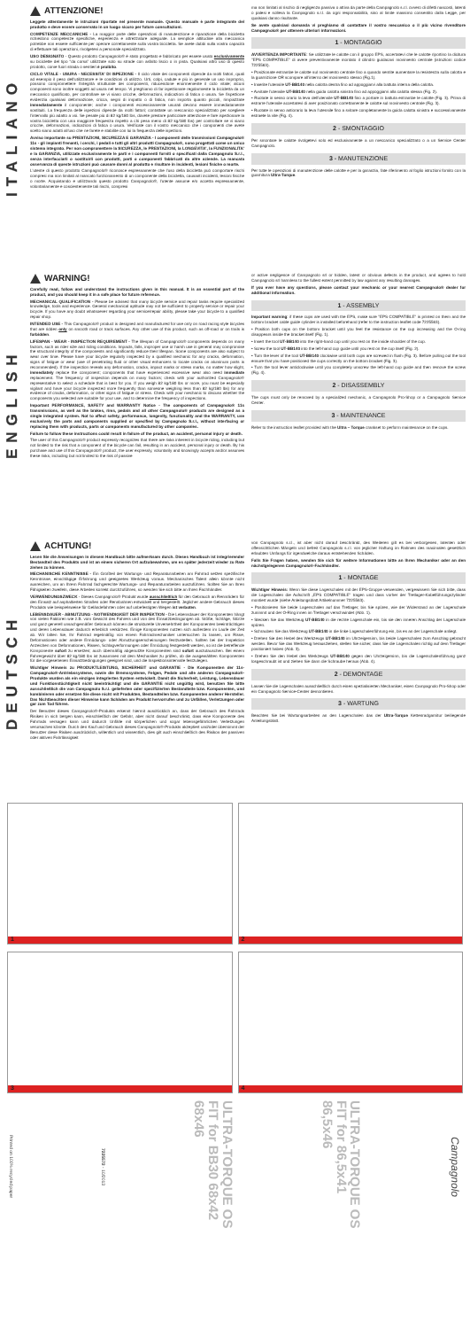ITALIANO
ATTENZIONE!
Leggete attentamente le istruzioni riportate nel presente manuale. Questo manuale è parte integrante del prodotto e deve essere conservato in un luogo sicuro per future consultazioni.
COMPETENZE MECCANICHE - La maggior parte delle operazioni di manutenzione e riparazione della bicicletta richiedono competenze specifiche, esperienza e attrezzature adeguate. La semplice attitudine alla meccanica potrebbe non essere sufficiente per operare correttamente sulla vostra bicicletta. Se avete dubbi sulla vostra capacità di effettuare tali operazioni, rivolgetevi a personale specializzato.
USO DESIGNATO - Questo prodotto Campagnolo® è stato progettato e fabbricato per essere usato esclusivamente su biciclette del tipo "da corsa" utilizzate solo su strade con asfalto liscio o in pista. Qualsiasi altro uso di questo prodotto, come fuori strada o sentieri è proibito.
CICLO VITALE - USURA - NECESSITA' DI ISPEZIONE - Il ciclo vitale dei componenti dipende da molti fattori, quali ad esempio il peso dell'utilizzatore e le condizioni di utilizzo. Urti, colpi, cadute e più in generale un uso improprio, possono compromettere l'integrità strutturale dei componenti, riducendone enormemente il ciclo vitale; alcuni componenti sono inoltre soggetti ad usura nel tempo. Vi preghiamo di far ispezionare regolarmente la bicicletta da un meccanico qualificato, per controllare se vi siano cricche, deformazioni, indicazioni di fatica o usura. Se l'ispezione evidenzia qualsiasi deformazione, cricca, segni di impatto o di fatica, non importa quanto piccoli, rimpiazzate immediatamente il componente; anche i componenti eccessivamente usurati devono essere immediatamente sostituiti. La frequenza delle ispezioni dipende da molti fattori; contattate un meccanico specializzato per scegliere l'intervallo più adatto a voi. Se pesate più di 82 kg/180 lbs, dovete prestare particolare attenzione e fare ispezionare la vostra bicicletta con una maggiore frequenza rispetto a chi pesa meno di 82 kg/180 lbs) per controllare se vi siano cricche, deformazioni, indicazioni di fatica o usura. Verificate con il vostro meccanico che i componenti che avete scelto siano adatti all'uso che ne farete e stabilite con lui la frequenza delle ispezioni.
Avviso importante su PRESTAZIONI, SICUREZZA E GARANZIA - I componenti delle trasmissioni Campagnolo® 11s - gli impianti frenanti, i cerchi, i pedali e tutti gli altri prodotti Campagnolo®, sono progettati come un unico sistema integrato. Per non compromettere la SICUREZZA, le PRESTAZIONI, la LONGEVITA', la FUNZIONALITA' e la GARANZIA, utilizzate esclusivamente le parti e i componenti forniti o specificati dalla Campagnolo S.r.l., senza interfacciarli o sostituirli con prodotti, parti o componenti fabbricati da altre aziende. La mancata osservanza di queste istruzioni può causare danni al prodotto e risultare in incidenti, lesioni fisiche o morte.
L'utente di questo prodotto Campagnolo® riconosce espressamente che l'uso della bicicletta può comportare rischi compresi ma non limitati al mancato funzionamento di un componente della bicicletta, causanti incidenti, lesioni fisiche o morte. Acquistando e utilizzando questo prodotto Campagnolo®, l'utente assume e/o accetta espressamente, volontariamente e coscientemente tali rischi, compresi
ma non limitati al rischio di negligenza passiva o attiva da parte della Campagnolo s.r.l. ovvero di difetti nascosti, latenti o palesi e solleva la Campagnolo s.r.l. da ogni responsabilità, sino al limite massimo consentito dalla Legge, per qualsiasi danno risultante.
Se avete qualsiasi domanda vi preghiamo di contattare il vostro meccanico o il più vicino rivenditore Campagnolo® per ottenere ulteriori informazioni.
1 - MONTAGGIO
AVVERTENZA IMPORTANTE: Se utilizzate le calotte con il gruppo EPS, accertatevi che le calotte riportino la dicitura "EPS COMPATIBLE" di avere preventivamente montato il cilindro guidacavi movimento centrale (istruzioni codice 7225563).
• Posizionate entrambe le calotte sul movimento centrale fino a quando sentite aumentare la resistenza sulla calotta e la guarnizione OR scompare all'interno del movimento stesso (Fig.1).
• Inserite l'utensile UT-BB140 nella calotta destra fino ad appoggiarvi alla battuta interna della calotta.
• Avvitate l'utensile UT-BB140 nella guida calotta sinistra fino ad appoggiarvi alla calotta stessa (Fig. 2).
• Ruotate in senso orario la leva dell'utensile UT-BB140 fino a portare in battuta entrambe le calotte (Fig. 3). Prima di estrarre l'utensile accertatevi di aver posizionato correttamente le calotte sul movimento centrale (Fig. 3).
• Ruotate in senso antiorario la leva l'utensile fino a svitare completamente la guida calotta sinistra e successivamente estraete la vite (Fig. 4).
2 - SMONTAGGIO
Per smontare le calotte rivolgetevi solo ed esclusivamente a un meccanico specializzato o a un Service Center Campagnolo.
3 - MANUTENZIONE
Per tutte le operazioni di manutenzione delle calotte e per la garanzia, fate riferimento al foglio istruzioni fornito con la guarnitura Ultra-Torque.
ENGLISH
WARNING!
Carefully read, follow and understand the instructions given in this manual. It is an essential part of the product, and you should keep it in a safe place for future reference.
MECHANICAL QUALIFICATION - Please be advised that many bicycle service and repair tasks require specialized knowledge, tools and experience. General mechanical aptitude may not be sufficient to properly service or repair your bicycle. If you have any doubt whatsoever regarding your service/repair ability, please take your bicycle to a qualified repair shop.
INTENDED USE - This Campagnolo® product is designed and manufactured for use only on road racing style bicycles that are ridden only on smooth road or track surfaces. Any other use of this product, such as off-road or on trails is forbidden.
LIFESPAN - WEAR - INSPECTION REQUIREMENT - The lifespan of Campagnolo® components depends on many factors, such as rider size and riding conditions. Impacts, falls, improper use or harsh use in general may compromise the structural integrity of the components and significantly reduce their lifespan. Some components are also subject to wear over time. Please have your bicycle regularly inspected by a qualified mechanic for any cracks, deformation, signs of fatigue or wear (use of penetrating fluid or other visual enhancers to locate cracks on aluminum parts is recommended). If the inspection reveals any deformation, cracks, impact marks or stress marks, no matter how slight, immediately replace the component; components that have experienced excessive wear also need immediate replacement. The frequency of inspection depends on many factors; check with your authorized Campagnolo® representative to select a schedule that is best for you. If you weigh 82 kg/180 lbs or more, you must be especially vigilant and have your bicycle inspected more frequently than someone weighing less than 82 kg/180 lbs) for any evidence of cracks, deformation, or other signs of fatigue or stress. Check with your mechanic to discuss whether the components you selected are suitable for your use, and to determine the frequency of inspections.
Important PERFORMANCE, SAFETY and WARRANTY Notice - The components of Campagnolo® 11s transmissions, as well as the brakes, rims, pedals and all other Campagnolo® products are designed as a single integrated system. Not to affect safety, performance, longevity, functionality and the WARRANTY, use exclusively the parts and components supplied or specified by Campagnolo S.r.l., without interfacing or replacing them with products, parts or components manufactured by other companies.
Failure to follow these instructions could result in failure of the product, an accident, personal injury or death.
The user of this Campagnolo® product expressly recognizes that there are risks inherent in bicycle riding, including but not limited to the risk that a component of the bicycle can fail, resulting in an accident, personal injury or death. By his purchase and use of this Campagnolo® product, the user expressly, voluntarily and knowingly accepts and/or assumes these risks, including but not limited to the risk of passive
or active negligence of Campagnolo srl or hidden, latent or obvious defects in the product, and agrees to hold Campagnolo srl harmless to the fullest extent permitted by law against any resulting damages.
If you ever have any questions, please contact your mechanic or your nearest Campagnolo® dealer for additional information.
1 - ASSEMBLY
Important warning: if these cups are used with the EPS, make sure "EPS COMPATIBLE" is printed on them and the bottom bracket cable guide cylinder is installed beforehand (refer to the instruction leaflet code 7225563).
• Position both cups on the bottom bracket until you feel the resistance on the cup increasing and the O-ring disappears inside the bracket itself (Fig. 1).
• Insert the tool UT-BB140 into the right-hand cup until you rest on the inside shoulder of the cup.
• Screw the tool UT-BB140 into the left-hand cup guide until you rest on the cup itself (Fig. 2).
• Turn the lever of the tool UT-BB140 clockwise until both cups are screwed in flush (Fig. 3). Before pulling out the tool ensure that you have positioned the cups correctly on the bottom bracket (Fig. 3).
• Turn the tool lever anticlockwise until you completely unscrew the left-hand cup guide and then remove the screw (Fig. 4).
2 - DISASSEMBLY
The cups must only be removed by a specialized mechanic, a Campagnolo Pro-Shop or a Campagnolo Service Center.
3 - MAINTENANCE
Refer to the instruction leaflet provided with the Ultra – Torque crankset to perform maintenance on the cups.
DEUTSCH
ACHTUNG!
Lesen Sie die Anweisungen in diesem Handbuch bitte aufmerksam durch. Dieses Handbuch ist integrierender Bestandteil des Produkts und ist an einem sicheren Ort aufzubewahren, um es später jederzeit wieder zu Rate ziehen zu können.
MECHANISCHE KENNTNISSE - Ein Großteil der Wartungs- und Reparaturarbeiten am Fahrrad setzen spezifische Kenntnisse, einschlägige Erfahrung und geeignetes Werkzeug voraus. Mechanisches Talent allein könnte nicht ausreichen, um an Ihrem Fahrrad fachgerechte Wartungs- und Reparaturarbeiten auszuführen. Sollten Sie an Ihren Fähigkeiten zweifeln, diese Arbeiten korrekt durchzuführen, so wenden Sie sich bitte an Ihren Fachhändler.
VERWENDUNGSZWECK - Dieses Campagnolo® Produkt wurde ausschließlich für den Gebrauch an Rennrädern für den Einsatz auf asphaltierten Straßen oder Rennbahnen entwickelt und hergestellt. Jeglicher andere Gebrauch dieses Produkts wie beispielsweise für Geländefahrten oder auf unbefestigten Wegen ist verboten.
LEBENSDAUER - ABNUTZUNG - NOTWENDIGKEIT DER INSPEKTION - Die Lebensdauer der Komponenten hängt von vielen Faktoren wie z.B. vom Gewicht des Fahrers und von den Einsatzbedingungen ab. Stöße, Schläge, Stürze und ganz generell unsachgemäßer Gebrauch können die strukturelle Unversehrtheit der Komponenten beeinträchtigen und deren Lebensdauer dadurch erheblich verkürzen. Einige Komponenten nutzen sich außerdem im Laufe der Zeit ab. Wir bitten Sie, Ihr Fahrrad regelmäßig von einem Fahrradmechaniker untersuchen zu lassen, um Risse, Deformationen oder andere Ermüdungs- oder Abnutzungserscheinungen festzustellen. Sollten bei der Inspektion Anzeichen von Deformationen, Rissen, Schlagverformungen oder Ermüdung festgestellt werden, so ist die betreffende Komponente sofort zu ersetzen; auch übermäßig abgenutzte Komponenten sind sofort auszutauschen. Bei einem Fahrergewicht über 82 kg/180 lbs ist zusammen mit dem Mechaniker zu prüfen, ob die ausgewählten Komponenten für die vorgesehenen Einsatzbedingungen geeignet sind, und die Inspektionsintervalle festzulegen.
Wichtiger Hinweis zu PRODUKTLEISTUNG, SICHERHEIT und GARANTIE - Die Komponenten der 11s-Campagnolo®-Antriebssysteme, sowie die Bremssysteme, Felgen, Pedale und alle anderen Campagnolo®-Produkte wurden als ein einziges integriertes System entwickelt. Damit die Sicherheit, Leistung, Lebensdauer und Funktionstüchtigkeit nicht beeinträchtigt und die GARANTIE nicht ungültig wird, benutzen Sie bitte ausschließlich die von Campagnolo S.r.l. gelieferten oder spezifizierten Bestandteile bzw. Komponenten, und kombinieren oder ersetzen Sie diese nicht mit Produkten, Bestandteilen bzw. Komponenten anderer Hersteller. Das Nichtbeachten dieser Hinweise kann Schäden am Produkt hervorrufen und zu Unfällen, Verletzungen oder gar zum Tod führen.
Der Benutzer dieses Campagnolo®-Produkts erkennt hiermit ausdrücklich an, dass der Gebrauch des Fahrrads Risiken in sich bergen kann, einschließlich der Gefahr, aber nicht darauf beschränkt, dass eine Komponente des Fahrrads versagen kann und dadurch Unfälle mit körperlichen und sogar lebensgefährlichen Verletzungen verursachen könnte. Durch den Kauf und Gebrauch dieses Campagnolo®-Produkts akzeptiert und/oder übernimmt der Benutzer diese Risiken ausdrücklich, willentlich und wissentlich, dies gilt auch einschließlich des Risikos der passiven oder aktiven Fahrlässigkeit
von Campagnolo s.r.l., ist aber nicht darauf beschränkt, des Weiteren gilt es bei verborgenen, latenten oder offensichtlichen Mängeln und befreit Campagnolo s.r.l. von jeglicher Haftung im Rahmen des maximalen gesetzlich erlaubten Umfangs für irgendwelche daraus entstehenden Schäden.
Falls Sie Fragen haben, wenden Sie sich für weitere Informationen bitte an Ihren Mechaniker oder an den nächstgelegenen Campagnolo®-Fachhändler.
1 - MONTAGE
Wichtiger Hinweis: Wenn Sie diese Lagerschalen mit der EPS-Gruppe verwenden, vergewissern Sie sich bitte, dass die Lagerschalen die Aufschrift „EPS COMPATIBLE" tragen und dass vorher der Tretlager-Kabelführungszylinder montiert wurde (siehe Anleitungsblatt Artikelnummer 7225563).
• Positionieren Sie beide Lagerschalen auf das Tretlager, bis Sie spüren, wie der Widerstand an der Lagerschale zunimmt und der O-Ring innen im Tretlager verschwindet (Abb. 1).
• Stecken Sie das Werkzeug UT-BB140 in die rechte Lagerschale ein, bis sie den inneren Anschlag der Lagerschale spüren.
• Schrauben Sie das Werkzeug UT-BB140 in die linke Lagerschalenführung ein, bis es an der Lagerschale anliegt.
• Drehen Sie den Hebel des Werkzeugs UT-BB140 im Uhrzeigersinn, bis beide Lagerschalen zum Anschlag gebracht werden. Bevor Sie das Werkzeug herausziehen, stellen Sie sicher, dass Sie die Lagerschalen richtig auf dem Tretlager positioniert haben (Abb. 3).
• Drehen Sie den Hebel des Werkzeugs UT-BB140 gegen den Uhrzeigersinn, bis die Lagerschalenführung ganz losgeschraubt ist und ziehen Sie dann die Schraube heraus (Abb. 4).
2 - DEMONTAGE
Lassen Sie die Lagerschalen ausschließlich durch einen spezialisierten Mechaniker, einen Campagnolo Pro-Shop oder ein Campagnolo Service-Center demontieren.
3 - WARTUNG
Beachten Sie bei Wartungsarbeiten an den Lagerschalen das der Ultra-Torque Kettenradgarnitur beiliegende Anleitungsblatt.
1
2
3
4
Printed on 100% recycled paper
7225572 - 10/2013
ULTRA-TORQUE OS FIT for BB30 68x42 68x46
ULTRA-TORQUE OS FIT for 86,5x41 86,5x46
Campagnolo